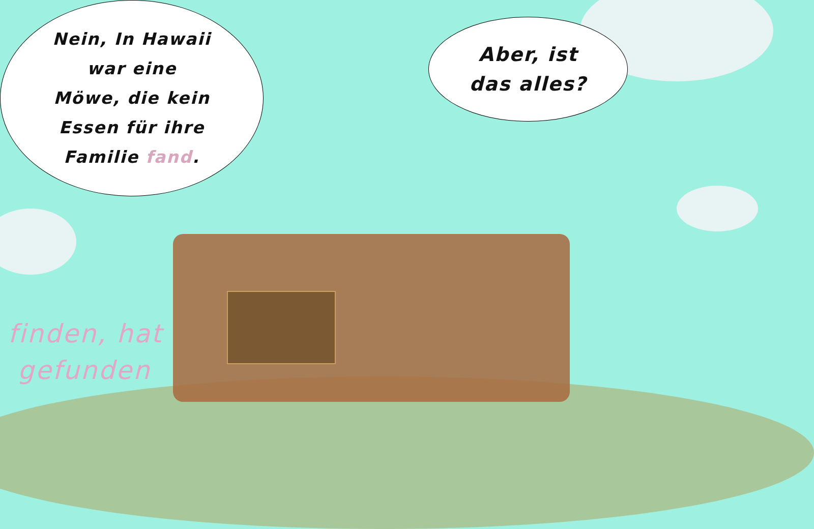Nein, In Hawaii
war eine
Möwe, die kein
Essen für ihre
Familie fand.
Aber, ist
das alles?
finden, hat
gefunden